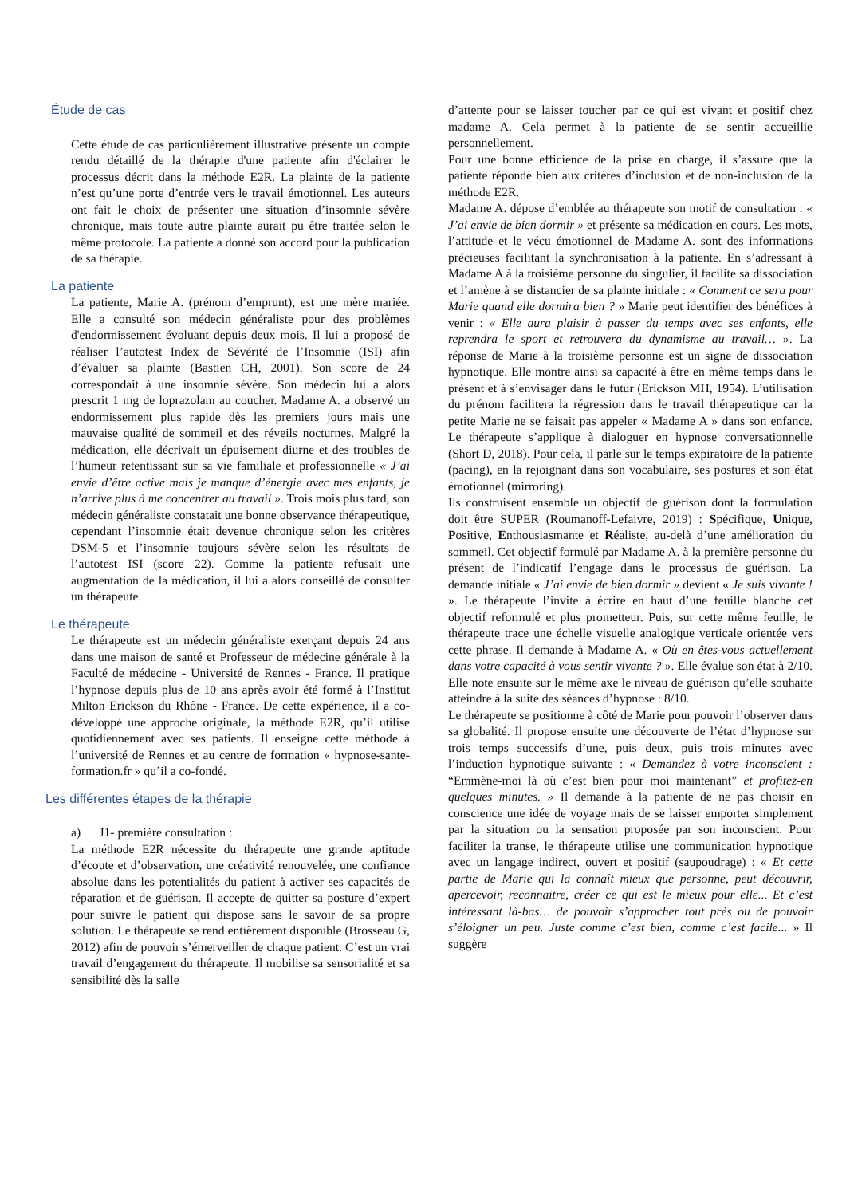Étude de cas
Cette étude de cas particulièrement illustrative présente un compte rendu détaillé de la thérapie d'une patiente afin d'éclairer le processus décrit dans la méthode E2R. La plainte de la patiente n’est qu’une porte d’entrée vers le travail émotionnel. Les auteurs ont fait le choix de présenter une situation d’insomnie sévère chronique, mais toute autre plainte aurait pu être traitée selon le même protocole. La patiente a donné son accord pour la publication de sa thérapie.
La patiente
La patiente, Marie A. (prénom d’emprunt), est une mère mariée. Elle a consulté son médecin généraliste pour des problèmes d'endormissement évoluant depuis deux mois. Il lui a proposé de réaliser l’autotest Index de Sévérité de l’Insomnie (ISI) afin d’évaluer sa plainte (Bastien CH, 2001). Son score de 24 correspondait à une insomnie sévère. Son médecin lui a alors prescrit 1 mg de loprazolam au coucher. Madame A. a observé un endormissement plus rapide dès les premiers jours mais une mauvaise qualité de sommeil et des réveils nocturnes. Malgré la médication, elle décrivait un épuisement diurne et des troubles de l’humeur retentissant sur sa vie familiale et professionnelle « J’ai envie d’être active mais je manque d’énergie avec mes enfants, je n’arrive plus à me concentrer au travail ». Trois mois plus tard, son médecin généraliste constatait une bonne observance thérapeutique, cependant l’insomnie était devenue chronique selon les critères DSM-5 et l’insomnie toujours sévère selon les résultats de l’autotest ISI (score 22). Comme la patiente refusait une augmentation de la médication, il lui a alors conseillé de consulter un thérapeute.
Le thérapeute
Le thérapeute est un médecin généraliste exerçant depuis 24 ans dans une maison de santé et Professeur de médecine générale à la Faculté de médecine - Université de Rennes - France. Il pratique l’hypnose depuis plus de 10 ans après avoir été formé à l’Institut Milton Erickson du Rhône - France. De cette expérience, il a co-développé une approche originale, la méthode E2R, qu’il utilise quotidiennement avec ses patients. Il enseigne cette méthode à l’université de Rennes et au centre de formation « hypnose-sante-formation.fr » qu’il a co-fondé.
Les différentes étapes de la thérapie
a) J1- première consultation :
La méthode E2R nécessite du thérapeute une grande aptitude d’écoute et d’observation, une créativité renouvelée, une confiance absolue dans les potentialités du patient à activer ses capacités de réparation et de guérison. Il accepte de quitter sa posture d’expert pour suivre le patient qui dispose sans le savoir de sa propre solution. Le thérapeute se rend entièrement disponible (Brosseau G, 2012) afin de pouvoir s’émerveiller de chaque patient. C’est un vrai travail d’engagement du thérapeute. Il mobilise sa sensorialité et sa sensibilité dès la salle
d’attente pour se laisser toucher par ce qui est vivant et positif chez madame A. Cela permet à la patiente de se sentir accueillie personnellement.
Pour une bonne efficience de la prise en charge, il s’assure que la patiente réponde bien aux critères d’inclusion et de non-inclusion de la méthode E2R.
Madame A. dépose d’emblée au thérapeute son motif de consultation : « J’ai envie de bien dormir » et présente sa médication en cours. Les mots, l’attitude et le vécu émotionnel de Madame A. sont des informations précieuses facilitant la synchronisation à la patiente. En s’adressant à Madame A à la troisième personne du singulier, il facilite sa dissociation et l’amène à se distancier de sa plainte initiale : « Comment ce sera pour Marie quand elle dormira bien ? » Marie peut identifier des bénéfices à venir : « Elle aura plaisir à passer du temps avec ses enfants, elle reprendra le sport et retrouvera du dynamisme au travail… ». La réponse de Marie à la troisième personne est un signe de dissociation hypnotique. Elle montre ainsi sa capacité à être en même temps dans le présent et à s’envisager dans le futur (Erickson MH, 1954). L’utilisation du prénom facilitera la régression dans le travail thérapeutique car la petite Marie ne se faisait pas appeler « Madame A » dans son enfance. Le thérapeute s’applique à dialoguer en hypnose conversationnelle (Short D, 2018). Pour cela, il parle sur le temps expiratoire de la patiente (pacing), en la rejoignant dans son vocabulaire, ses postures et son état émotionnel (mirroring).
Ils construisent ensemble un objectif de guérison dont la formulation doit être SUPER (Roumanoff-Lefaivre, 2019) : Spécifique, Unique, Positive, Enthousiasmante et Réaliste, au-delà d’une amélioration du sommeil. Cet objectif formulé par Madame A. à la première personne du présent de l’indicatif l’engage dans le processus de guérison. La demande initiale « J’ai envie de bien dormir » devient « Je suis vivante ! ». Le thérapeute l’invite à écrire en haut d’une feuille blanche cet objectif reformulé et plus prometteur. Puis, sur cette même feuille, le thérapeute trace une échelle visuelle analogique verticale orientée vers cette phrase. Il demande à Madame A. « Où en êtes-vous actuellement dans votre capacité à vous sentir vivante ? ». Elle évalue son état à 2/10. Elle note ensuite sur le même axe le niveau de guérison qu’elle souhaite atteindre à la suite des séances d’hypnose : 8/10.
Le thérapeute se positionne à côté de Marie pour pouvoir l’observer dans sa globalité. Il propose ensuite une découverte de l’état d’hypnose sur trois temps successifs d’une, puis deux, puis trois minutes avec l’induction hypnotique suivante : « Demandez à votre inconscient : “Emmène-moi là où c’est bien pour moi maintenant” et profitez-en quelques minutes. » Il demande à la patiente de ne pas choisir en conscience une idée de voyage mais de se laisser emporter simplement par la situation ou la sensation proposée par son inconscient. Pour faciliter la transe, le thérapeute utilise une communication hypnotique avec un langage indirect, ouvert et positif (saupoudrage) : « Et cette partie de Marie qui la connaît mieux que personne, peut découvrir, apercevoir, reconnaitre, créer ce qui est le mieux pour elle... Et c’est intéressant là-bas… de pouvoir s’approcher tout près ou de pouvoir s’éloigner un peu. Juste comme c’est bien, comme c’est facile... » Il suggère